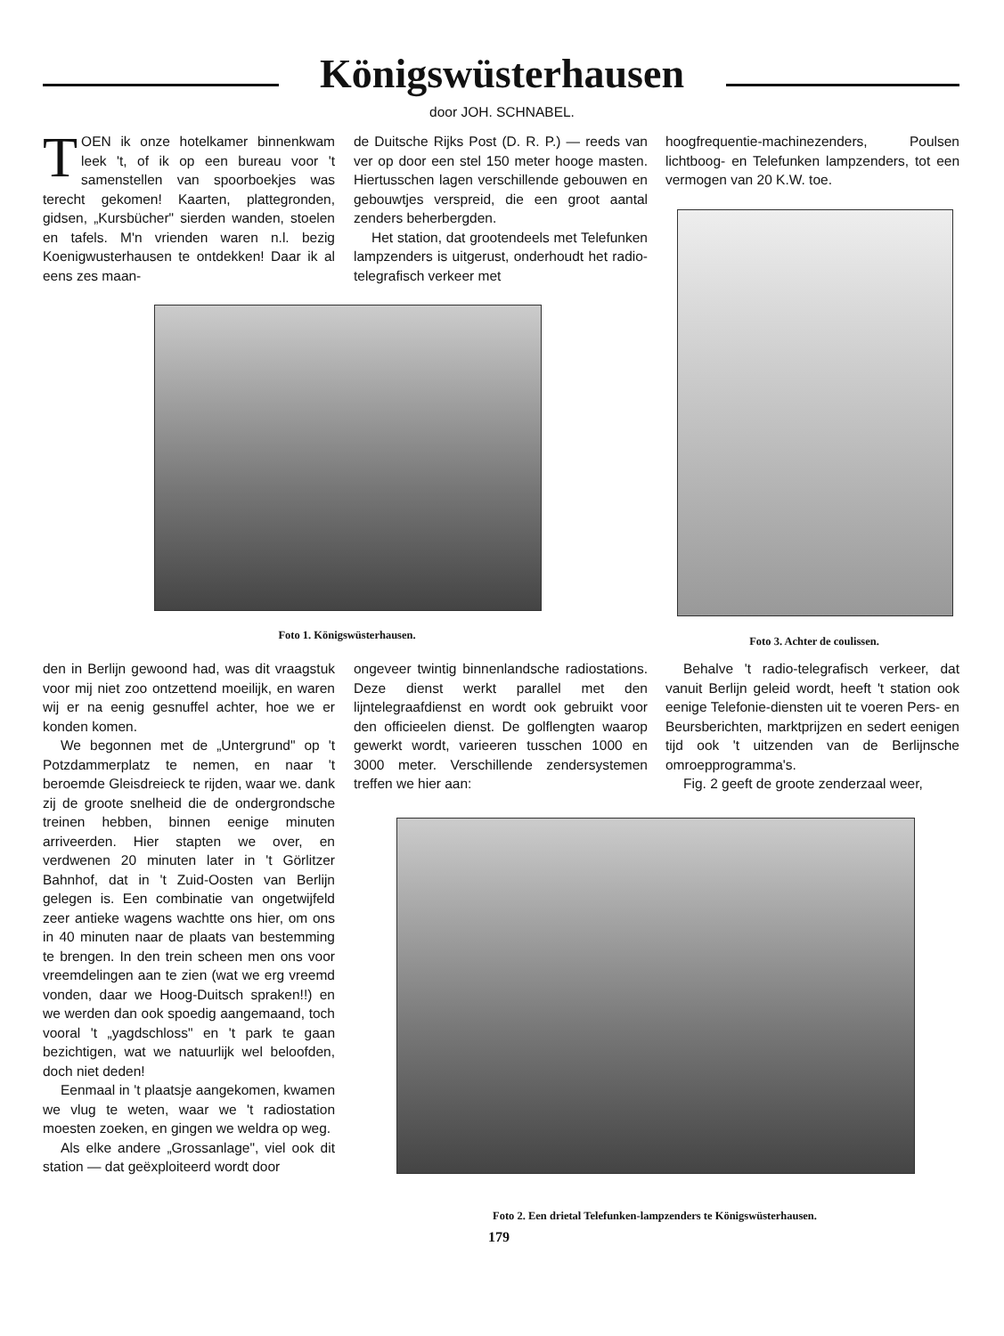Königswüsterhausen
door JOH. SCHNABEL.
TOEN ik onze hotelkamer binnenkwam leek 't, of ik op een bureau voor 't samenstellen van spoorboekjes was terecht gekomen! Kaarten, plattegronden, gidsen, „Kursbücher" sierden wanden, stoelen en tafels. M'n vrienden waren n.l. bezig Koenigwusterhausen te ontdekken! Daar ik al eens zes maan-
de Duitsche Rijks Post (D. R. P.) — reeds van ver op door een stel 150 meter hooge masten. Hiertusschen lagen verschillende gebouwen en gebouwtjes verspreid, die een groot aantal zenders beherbergden.
Het station, dat grootendeels met Telefunken lampzenders is uitgerust, onderhoudt het radio-telegrafisch verkeer met
hoogfrequentie-machinezenders, Poulsen lichtboog- en Telefunken lampzenders, tot een vermogen van 20 K.W. toe.
Foto 1. Königswüsterhausen. Foto 3. Achter de coulissen.
den in Berlijn gewoond had, was dit vraagstuk voor mij niet zoo ontzettend moeilijk, en waren wij er na eenig gesnuffel achter, hoe we er konden komen.
We begonnen met de „Untergrund" op 't Potzdammerplatz te nemen, en naar 't beroemde Gleisdreieck te rijden, waar we. dank zij de groote snelheid die de ondergrondsche treinen hebben, binnen eenige minuten arriveerden. Hier stapten we over, en verdwenen 20 minuten later in 't Görlitzer Bahnhof, dat in 't Zuid-Oosten van Berlijn gelegen is. Een combinatie van ongetwijfeld zeer antieke wagens wachtte ons hier, om ons in 40 minuten naar de plaats van bestemming te brengen. In den trein scheen men ons voor vreemdelingen aan te zien (wat we erg vreemd vonden, daar we Hoog-Duitsch spraken!!) en we werden dan ook spoedig aangemaand, toch vooral 't „yagdschloss" en 't park te gaan bezichtigen, wat we natuurlijk wel beloofden, doch niet deden!
Eenmaal in 't plaatsje aangekomen, kwamen we vlug te weten, waar we 't radiostation moesten zoeken, en gingen we weldra op weg.
Als elke andere „Grossanlage", viel ook dit station — dat geëxploiteerd wordt door
ongeveer twintig binnenlandsche radiostations. Deze dienst werkt parallel met den lijntelegraafdienst en wordt ook gebruikt voor den officieelen dienst. De golflengten waarop gewerkt wordt, varieeren tusschen 1000 en 3000 meter. Verschillende zendersystemen treffen we hier aan:
Behalve 't radio-telegrafisch verkeer, dat vanuit Berlijn geleid wordt, heeft 't station ook eenige Telefonie-diensten uit te voeren Pers- en Beursberichten, marktprijzen en sedert eenigen tijd ook 't uitzenden van de Berlijnsche omroepprogramma's.
Fig. 2 geeft de groote zenderzaal weer,
Foto 2. Een drietal Telefunken-lampzenders te Königswüsterhausen.
179